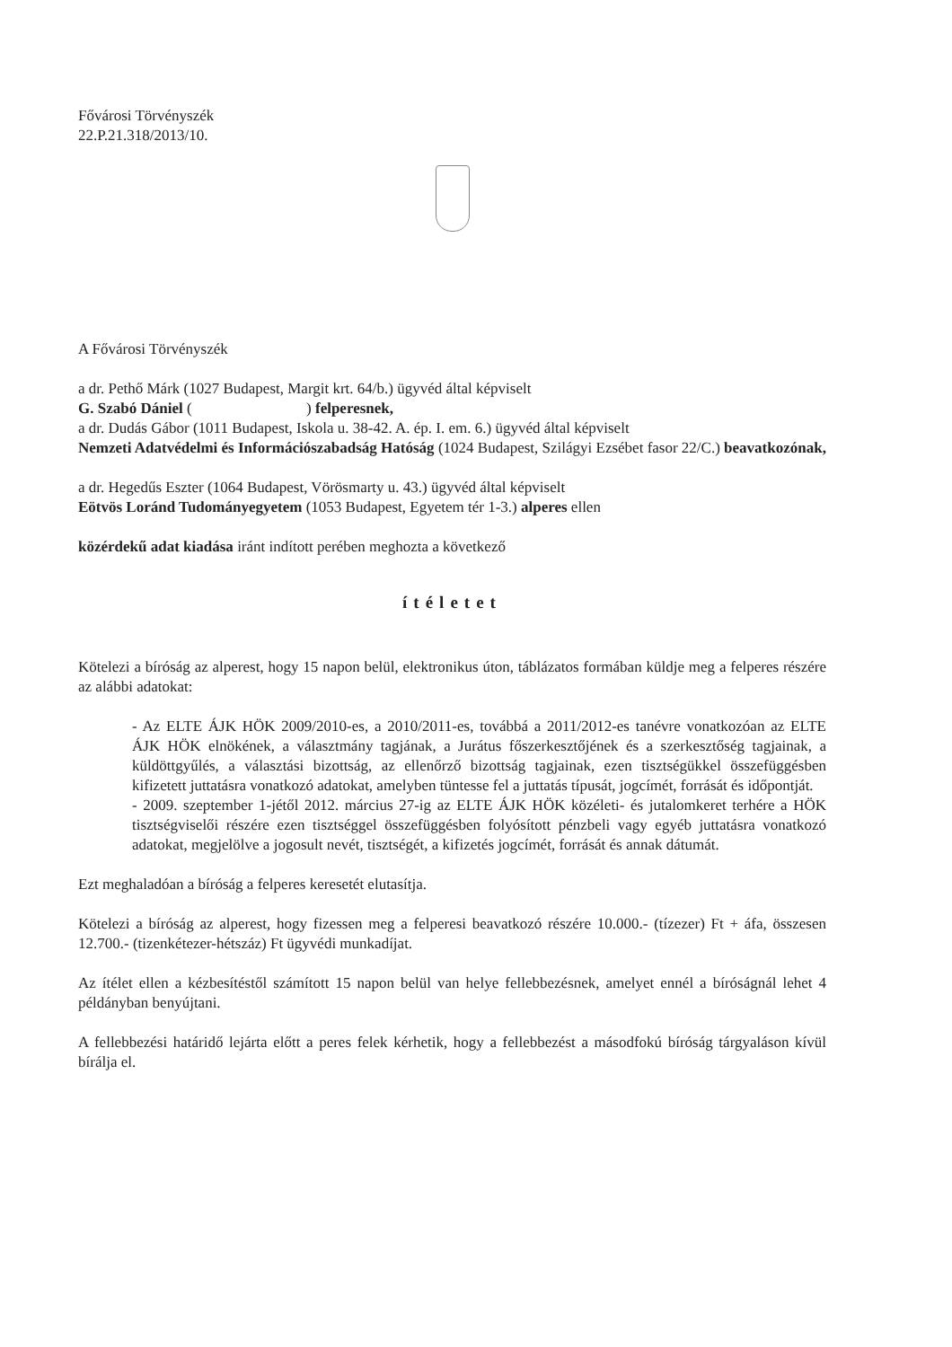Fővárosi Törvényszék
22.P.21.318/2013/10.
A Fővárosi Törvényszék
a dr. Pethő Márk (1027 Budapest, Margit krt. 64/b.) ügyvéd által képviselt
G. Szabó Dániel ( ) felperesnek,
a dr. Dudás Gábor (1011 Budapest, Iskola u. 38-42. A. ép. I. em. 6.) ügyvéd által képviselt
Nemzeti Adatvédelmi és Információszabadság Hatóság (1024 Budapest, Szilágyi Ezsébet fasor 22/C.) beavatkozónak,
a dr. Hegedűs Eszter (1064 Budapest, Vörösmarty u. 43.) ügyvéd által képviselt
Eötvös Loránd Tudományegyetem (1053 Budapest, Egyetem tér 1-3.) alperes ellen
közérdekű adat kiadása iránt indított perében meghozta a következő
ítéletet
Kötelezi a bíróság az alperest, hogy 15 napon belül, elektronikus úton, táblázatos formában küldje meg a felperes részére az alábbi adatokat:
- Az ELTE ÁJK HÖK 2009/2010-es, a 2010/2011-es, továbbá a 2011/2012-es tanévre vonatkozóan az ELTE ÁJK HÖK elnökének, a választmány tagjának, a Jurátus főszerkesztőjének és a szerkesztőség tagjainak, a küldöttgyűlés, a választási bizottság, az ellenőrző bizottság tagjainak, ezen tisztségükkel összefüggésben kifizetett juttatásra vonatkozó adatokat, amelyben tüntesse fel a juttatás típusát, jogcímét, forrását és időpontját.
- 2009. szeptember 1-jétől 2012. március 27-ig az ELTE ÁJK HÖK közéleti- és jutalomkeret terhére a HÖK tisztségviselői részére ezen tisztséggel összefüggésben folyósított pénzbeli vagy egyéb juttatásra vonatkozó adatokat, megjelölve a jogosult nevét, tisztségét, a kifizetés jogcímét, forrását és annak dátumát.
Ezt meghaladóan a bíróság a felperes keresetét elutasítja.
Kötelezi a bíróság az alperest, hogy fizessen meg a felperesi beavatkozó részére 10.000.- (tízezer) Ft + áfa, összesen 12.700.- (tizenkétezer-hétszáz) Ft ügyvédi munkadíjat.
Az ítélet ellen a kézbesítéstől számított 15 napon belül van helye fellebbezésnek, amelyet ennél a bíróságnál lehet 4 példányban benyújtani.
A fellebbezési határidő lejárta előtt a peres felek kérhetik, hogy a fellebbezést a másodfokú bíróság tárgyaláson kívül bírálja el.